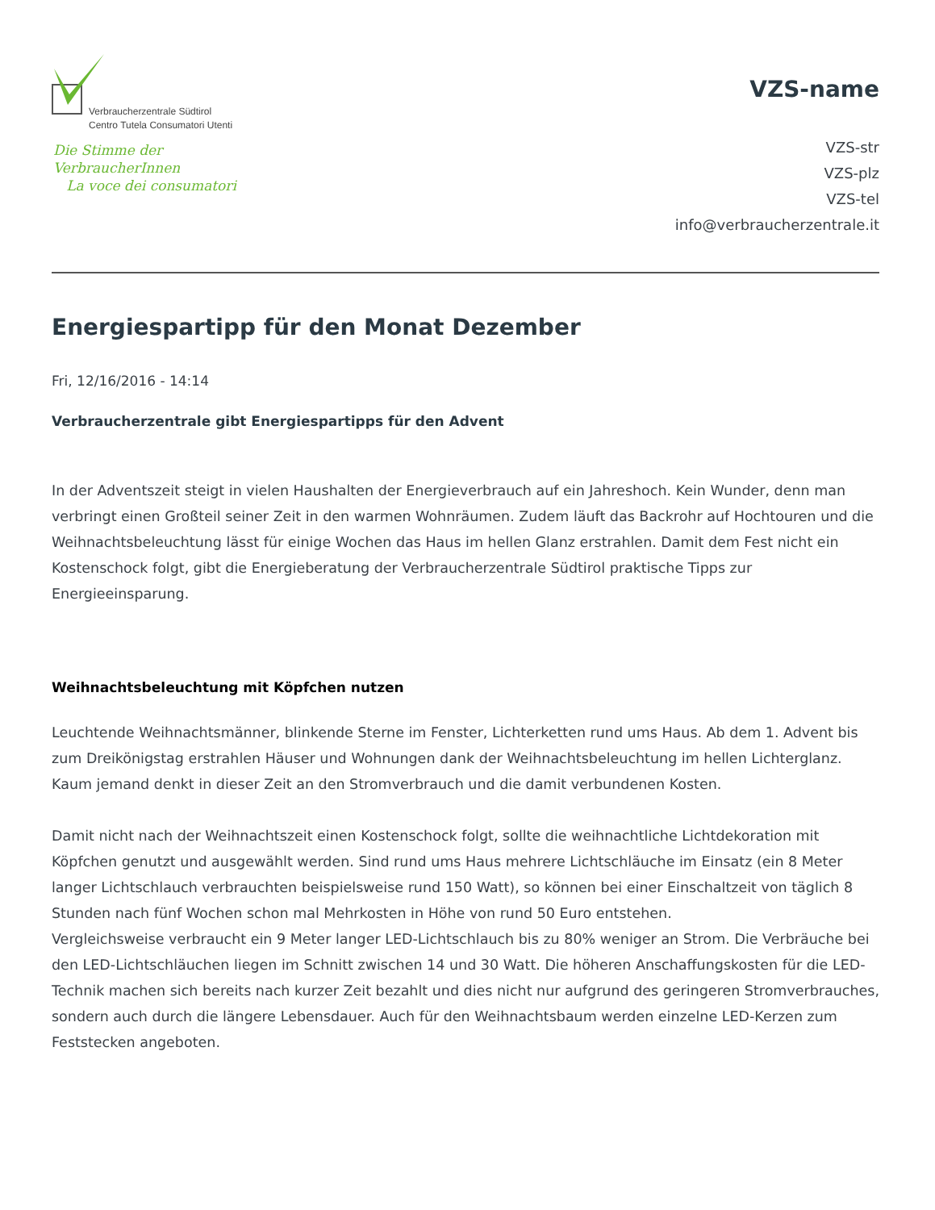Verbraucherzentrale Südtirol
Centro Tutela Consumatori Utenti
Die Stimme der VerbraucherInnen
La voce dei consumatori
VZS-name
VZS-str
VZS-plz
VZS-tel
info@verbraucherzentrale.it
Energiespartipp für den Monat Dezember
Fri, 12/16/2016 - 14:14
Verbraucherzentrale gibt Energiespartipps für den Advent
In der Adventszeit steigt in vielen Haushalten der Energieverbrauch auf ein Jahreshoch. Kein Wunder, denn man verbringt einen Großteil seiner Zeit in den warmen Wohnräumen. Zudem läuft das Backrohr auf Hochtouren und die Weihnachtsbeleuchtung lässt für einige Wochen das Haus im hellen Glanz erstrahlen. Damit dem Fest nicht ein Kostenschock folgt, gibt die Energieberatung der Verbraucherzentrale Südtirol praktische Tipps zur Energieeinsparung.
Weihnachtsbeleuchtung mit Köpfchen nutzen
Leuchtende Weihnachtsmänner, blinkende Sterne im Fenster, Lichterketten rund ums Haus. Ab dem 1. Advent bis zum Dreikönigstag erstrahlen Häuser und Wohnungen dank der Weihnachtsbeleuchtung im hellen Lichterglanz. Kaum jemand denkt in dieser Zeit an den Stromverbrauch und die damit verbundenen Kosten.
Damit nicht nach der Weihnachtszeit einen Kostenschock folgt, sollte die weihnachtliche Lichtdekoration mit Köpfchen genutzt und ausgewählt werden. Sind rund ums Haus mehrere Lichtschläuche im Einsatz (ein 8 Meter langer Lichtschlauch verbrauchten beispielsweise rund 150 Watt), so können bei einer Einschaltzeit von täglich 8 Stunden nach fünf Wochen schon mal Mehrkosten in Höhe von rund 50 Euro entstehen.
Vergleichsweise verbraucht ein 9 Meter langer LED-Lichtschlauch bis zu 80% weniger an Strom. Die Verbräuche bei den LED-Lichtschläuchen liegen im Schnitt zwischen 14 und 30 Watt. Die höheren Anschaffungskosten für die LED-Technik machen sich bereits nach kurzer Zeit bezahlt und dies nicht nur aufgrund des geringeren Stromverbrauches, sondern auch durch die längere Lebensdauer. Auch für den Weihnachtsbaum werden einzelne LED-Kerzen zum Feststecken angeboten.